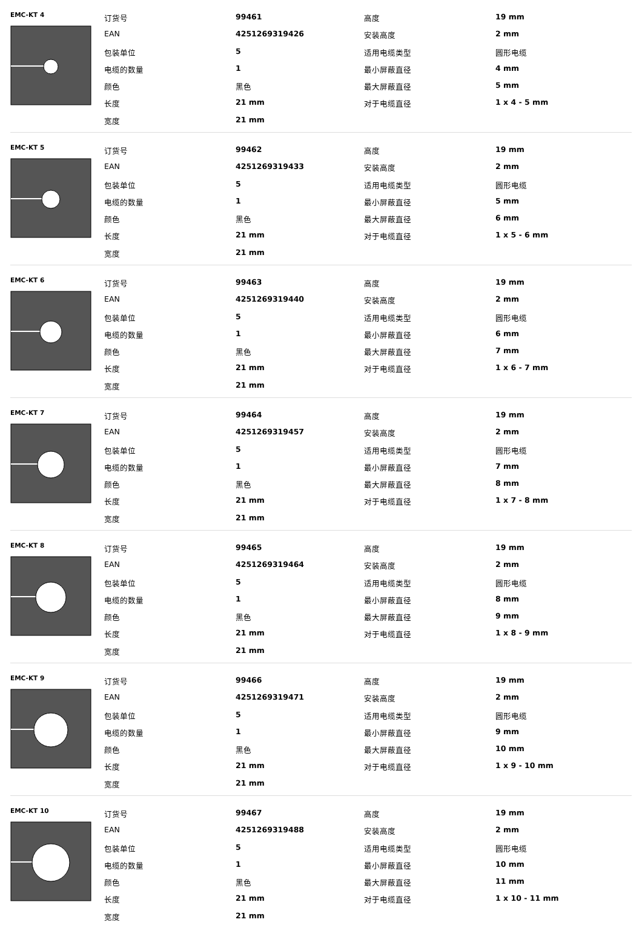EMC-KT 4
| 订货号 | 99461 | 高度 | 19 mm |
| EAN | 4251269319426 | 安装高度 | 2 mm |
| 包装单位 | 5 | 适用电缆类型 | 圆形电缆 |
| 电缆的数量 | 1 | 最小屏蔽直径 | 4 mm |
| 颜色 | 黑色 | 最大屏蔽直径 | 5 mm |
| 长度 | 21 mm | 对于电缆直径 | 1 x 4 - 5 mm |
| 宽度 | 21 mm | | |
EMC-KT 5
| 订货号 | 99462 | 高度 | 19 mm |
| EAN | 4251269319433 | 安装高度 | 2 mm |
| 包装单位 | 5 | 适用电缆类型 | 圆形电缆 |
| 电缆的数量 | 1 | 最小屏蔽直径 | 5 mm |
| 颜色 | 黑色 | 最大屏蔽直径 | 6 mm |
| 长度 | 21 mm | 对于电缆直径 | 1 x 5 - 6 mm |
| 宽度 | 21 mm | | |
EMC-KT 6
| 订货号 | 99463 | 高度 | 19 mm |
| EAN | 4251269319440 | 安装高度 | 2 mm |
| 包装单位 | 5 | 适用电缆类型 | 圆形电缆 |
| 电缆的数量 | 1 | 最小屏蔽直径 | 6 mm |
| 颜色 | 黑色 | 最大屏蔽直径 | 7 mm |
| 长度 | 21 mm | 对于电缆直径 | 1 x 6 - 7 mm |
| 宽度 | 21 mm | | |
EMC-KT 7
| 订货号 | 99464 | 高度 | 19 mm |
| EAN | 4251269319457 | 安装高度 | 2 mm |
| 包装单位 | 5 | 适用电缆类型 | 圆形电缆 |
| 电缆的数量 | 1 | 最小屏蔽直径 | 7 mm |
| 颜色 | 黑色 | 最大屏蔽直径 | 8 mm |
| 长度 | 21 mm | 对于电缆直径 | 1 x 7 - 8 mm |
| 宽度 | 21 mm | | |
EMC-KT 8
| 订货号 | 99465 | 高度 | 19 mm |
| EAN | 4251269319464 | 安装高度 | 2 mm |
| 包装单位 | 5 | 适用电缆类型 | 圆形电缆 |
| 电缆的数量 | 1 | 最小屏蔽直径 | 8 mm |
| 颜色 | 黑色 | 最大屏蔽直径 | 9 mm |
| 长度 | 21 mm | 对于电缆直径 | 1 x 8 - 9 mm |
| 宽度 | 21 mm | | |
EMC-KT 9
| 订货号 | 99466 | 高度 | 19 mm |
| EAN | 4251269319471 | 安装高度 | 2 mm |
| 包装单位 | 5 | 适用电缆类型 | 圆形电缆 |
| 电缆的数量 | 1 | 最小屏蔽直径 | 9 mm |
| 颜色 | 黑色 | 最大屏蔽直径 | 10 mm |
| 长度 | 21 mm | 对于电缆直径 | 1 x 9 - 10 mm |
| 宽度 | 21 mm | | |
EMC-KT 10
| 订货号 | 99467 | 高度 | 19 mm |
| EAN | 4251269319488 | 安装高度 | 2 mm |
| 包装单位 | 5 | 适用电缆类型 | 圆形电缆 |
| 电缆的数量 | 1 | 最小屏蔽直径 | 10 mm |
| 颜色 | 黑色 | 最大屏蔽直径 | 11 mm |
| 长度 | 21 mm | 对于电缆直径 | 1 x 10 - 11 mm |
| 宽度 | 21 mm | | |